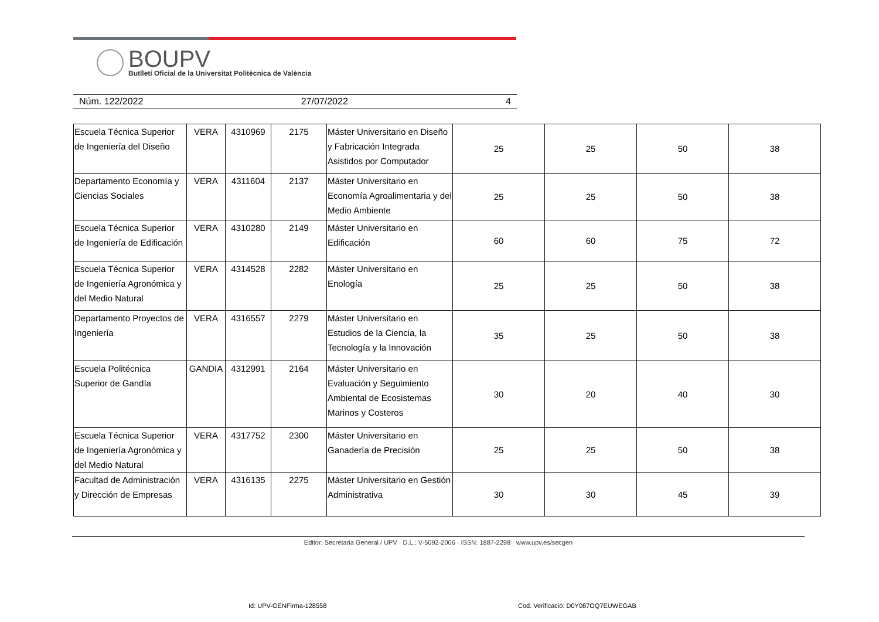BOUPV
Butlletí Oficial de la Universitat Politècnica de València
Núm. 122/2022 27/07/2022 4
| Escuela Técnica Superior de Ingeniería del Diseño | VERA | 4310969 | 2175 | Máster Universitario en Diseño y Fabricación Integrada Asistidos por Computador | 25 | 25 | 50 | 38 |
| Departamento Economía y Ciencias Sociales | VERA | 4311604 | 2137 | Máster Universitario en Economía Agroalimentaria y del Medio Ambiente | 25 | 25 | 50 | 38 |
| Escuela Técnica Superior de Ingeniería de Edificación | VERA | 4310280 | 2149 | Máster Universitario en Edificación | 60 | 60 | 75 | 72 |
| Escuela Técnica Superior de Ingeniería Agronómica y del Medio Natural | VERA | 4314528 | 2282 | Máster Universitario en Enología | 25 | 25 | 50 | 38 |
| Departamento Proyectos de Ingeniería | VERA | 4316557 | 2279 | Máster Universitario en Estudios de la Ciencia, la Tecnología y la Innovación | 35 | 25 | 50 | 38 |
| Escuela Politécnica Superior de Gandía | GANDIA | 4312991 | 2164 | Máster Universitario en Evaluación y Seguimiento Ambiental de Ecosistemas Marinos y Costeros | 30 | 20 | 40 | 30 |
| Escuela Técnica Superior de Ingeniería Agronómica y del Medio Natural | VERA | 4317752 | 2300 | Máster Universitario en Ganadería de Precisión | 25 | 25 | 50 | 38 |
| Facultad de Administración y Dirección de Empresas | VERA | 4316135 | 2275 | Máster Universitario en Gestión Administrativa | 30 | 30 | 45 | 39 |
Editor: Secretaria General / UPV · D.L.: V-5092-2006 · ISSN: 1887-2298 · www.upv.es/secgen
Id: UPV-GENFirma-128558
Cod. Verificació: D0Y087OQ7EUWEGAB